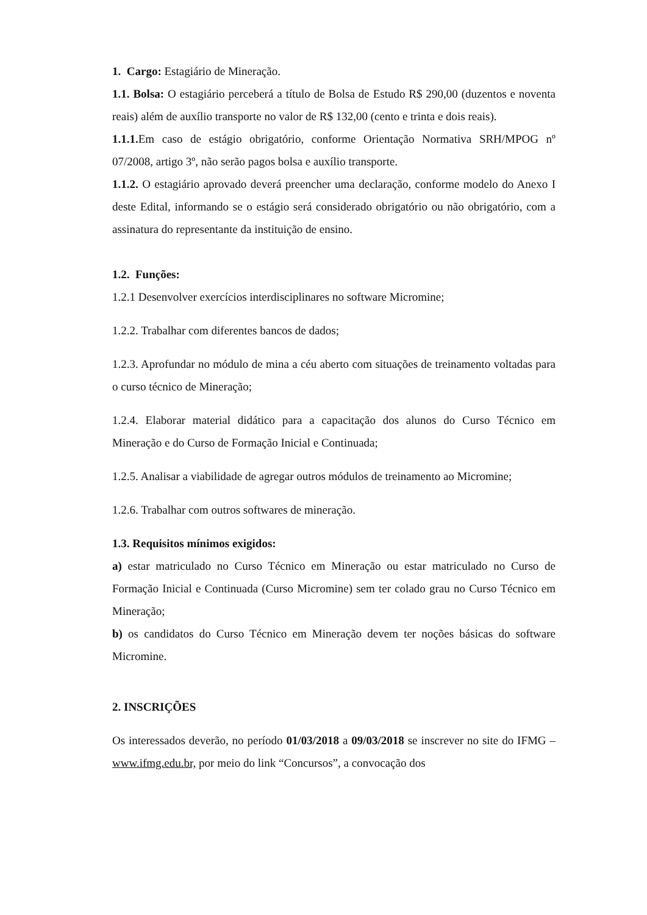1. Cargo: Estagiário de Mineração.
1.1. Bolsa: O estagiário perceberá a título de Bolsa de Estudo R$ 290,00 (duzentos e noventa reais) além de auxílio transporte no valor de R$ 132,00 (cento e trinta e dois reais).
1.1.1. Em caso de estágio obrigatório, conforme Orientação Normativa SRH/MPOG nº 07/2008, artigo 3º, não serão pagos bolsa e auxílio transporte.
1.1.2. O estagiário aprovado deverá preencher uma declaração, conforme modelo do Anexo I deste Edital, informando se o estágio será considerado obrigatório ou não obrigatório, com a assinatura do representante da instituição de ensino.
1.2. Funções:
1.2.1 Desenvolver exercícios interdisciplinares no software Micromine;
1.2.2. Trabalhar com diferentes bancos de dados;
1.2.3. Aprofundar no módulo de mina a céu aberto com situações de treinamento voltadas para o curso técnico de Mineração;
1.2.4. Elaborar material didático para a capacitação dos alunos do Curso Técnico em Mineração e do Curso de Formação Inicial e Continuada;
1.2.5. Analisar a viabilidade de agregar outros módulos de treinamento ao Micromine;
1.2.6. Trabalhar com outros softwares de mineração.
1.3. Requisitos mínimos exigidos:
a) estar matriculado no Curso Técnico em Mineração ou estar matriculado no Curso de Formação Inicial e Continuada (Curso Micromine) sem ter colado grau no Curso Técnico em Mineração;
b) os candidatos do Curso Técnico em Mineração devem ter noções básicas do software Micromine.
2. INSCRIÇÕES
Os interessados deverão, no período 01/03/2018 a 09/03/2018 se inscrever no site do IFMG – www.ifmg.edu.br, por meio do link “Concursos”, a convocação dos